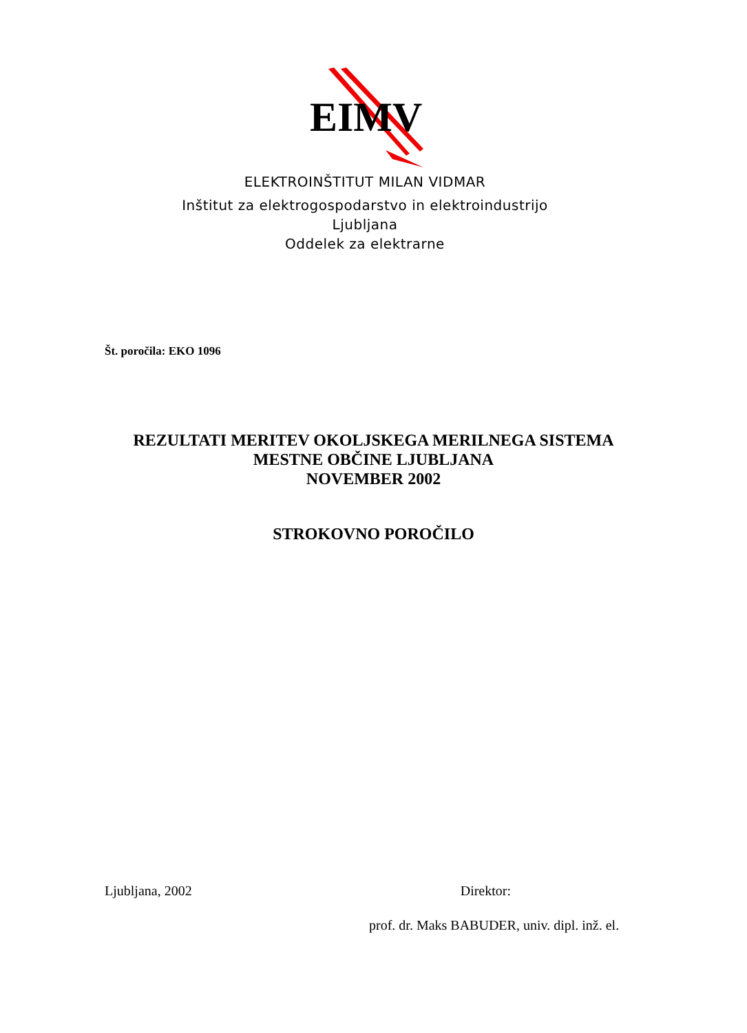EIMV
ELEKTROINŠTITUT MILAN VIDMAR
Inštitut za elektrogospodarstvo in elektroindustrijo
Ljubljana
Oddelek za elektrarne
Št. poročila: EKO 1096
REZULTATI MERITEV OKOLJSKEGA MERILNEGA SISTEMA
MESTNE OBČINE LJUBLJANA
NOVEMBER 2002
STROKOVNO POROČILO
Ljubljana, 2002 Direktor:
prof. dr. Maks BABUDER, univ. dipl. inž. el.